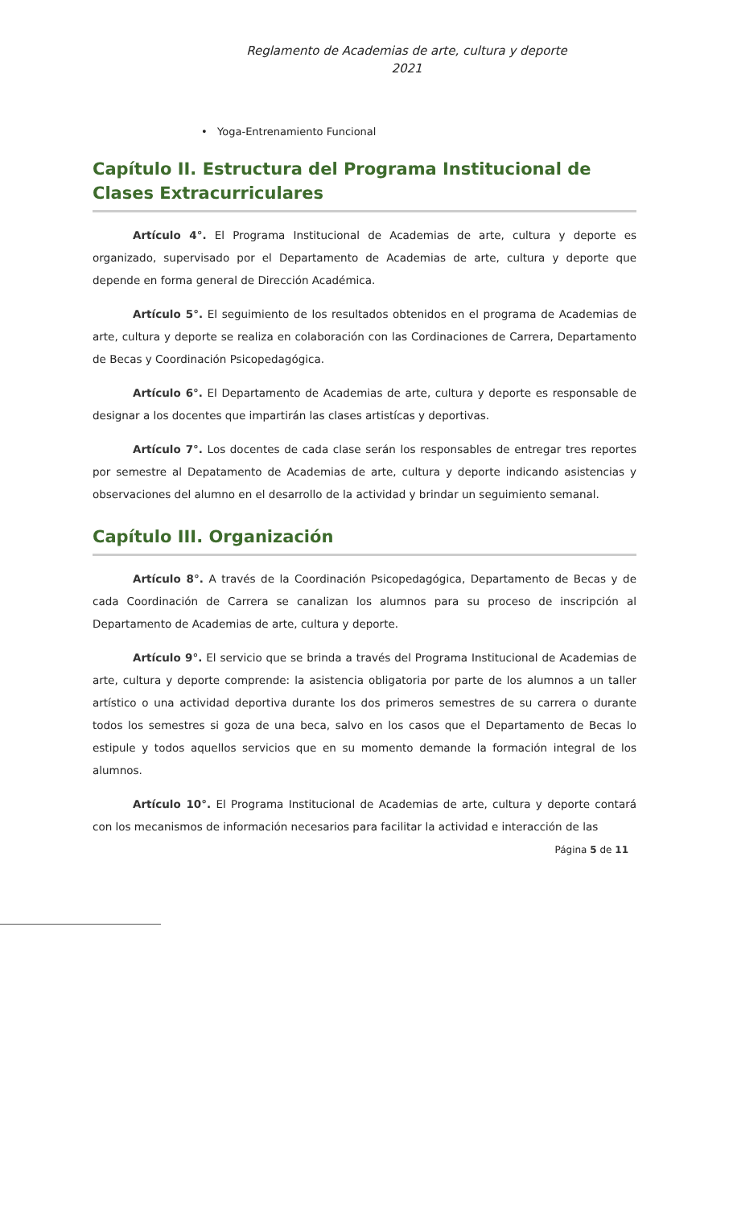Reglamento de Academias de arte, cultura y deporte
2021
• Yoga-Entrenamiento Funcional
Capítulo II. Estructura del Programa Institucional de Clases Extracurriculares
Artículo 4°. El Programa Institucional de Academias de arte, cultura y deporte es organizado, supervisado por el Departamento de Academias de arte, cultura y deporte que depende en forma general de Dirección Académica.
Artículo 5°. El seguimiento de los resultados obtenidos en el programa de Academias de arte, cultura y deporte se realiza en colaboración con las Cordinaciones de Carrera, Departamento de Becas y Coordinación Psicopedagógica.
Artículo 6°. El Departamento de Academias de arte, cultura y deporte es responsable de designar a los docentes que impartirán las clases artistícas y deportivas.
Artículo 7°. Los docentes de cada clase serán los responsables de entregar tres reportes por semestre al Depatamento de Academias de arte, cultura y deporte indicando asistencias y observaciones del alumno en el desarrollo de la actividad y brindar un seguimiento semanal.
Capítulo III. Organización
Artículo 8°. A través de la Coordinación Psicopedagógica, Departamento de Becas y de cada Coordinación de Carrera se canalizan los alumnos para su proceso de inscripción al Departamento de Academias de arte, cultura y deporte.
Artículo 9°. El servicio que se brinda a través del Programa Institucional de Academias de arte, cultura y deporte comprende: la asistencia obligatoria por parte de los alumnos a un taller artístico o una actividad deportiva durante los dos primeros semestres de su carrera o durante todos los semestres si goza de una beca, salvo en los casos que el Departamento de Becas lo estipule y todos aquellos servicios que en su momento demande la formación integral de los alumnos.
Artículo 10°. El Programa Institucional de Academias de arte, cultura y deporte contará con los mecanismos de información necesarios para facilitar la actividad e interacción de las
Página 5 de 11